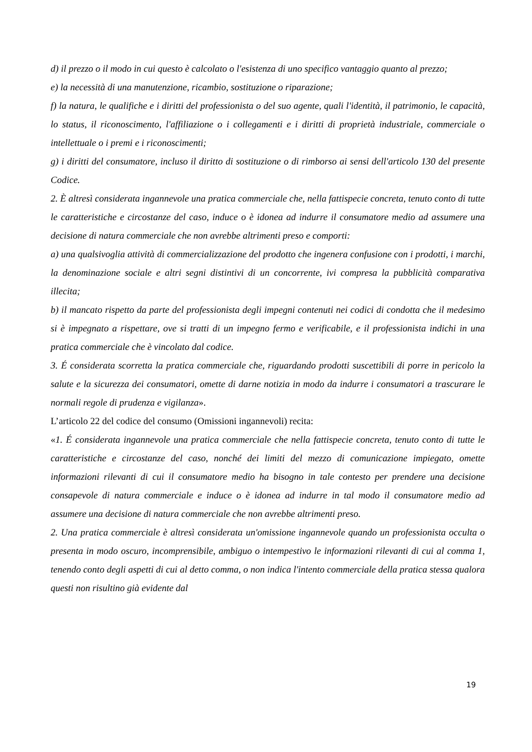d) il prezzo o il modo in cui questo è calcolato o l'esistenza di uno specifico vantaggio quanto al prezzo;
e) la necessità di una manutenzione, ricambio, sostituzione o riparazione;
f) la natura, le qualifiche e i diritti del professionista o del suo agente, quali l'identità, il patrimonio, le capacità, lo status, il riconoscimento, l'affiliazione o i collegamenti e i diritti di proprietà industriale, commerciale o intellettuale o i premi e i riconoscimenti;
g) i diritti del consumatore, incluso il diritto di sostituzione o di rimborso ai sensi dell'articolo 130 del presente Codice.
2. È altresì considerata ingannevole una pratica commerciale che, nella fattispecie concreta, tenuto conto di tutte le caratteristiche e circostanze del caso, induce o è idonea ad indurre il consumatore medio ad assumere una decisione di natura commerciale che non avrebbe altrimenti preso e comporti:
a) una qualsivoglia attività di commercializzazione del prodotto che ingenera confusione con i prodotti, i marchi, la denominazione sociale e altri segni distintivi di un concorrente, ivi compresa la pubblicità comparativa illecita;
b) il mancato rispetto da parte del professionista degli impegni contenuti nei codici di condotta che il medesimo si è impegnato a rispettare, ove si tratti di un impegno fermo e verificabile, e il professionista indichi in una pratica commerciale che è vincolato dal codice.
3. É considerata scorretta la pratica commerciale che, riguardando prodotti suscettibili di porre in pericolo la salute e la sicurezza dei consumatori, omette di darne notizia in modo da indurre i consumatori a trascurare le normali regole di prudenza e vigilanza».
L’articolo 22 del codice del consumo (Omissioni ingannevoli) recita:
«1. É considerata ingannevole una pratica commerciale che nella fattispecie concreta, tenuto conto di tutte le caratteristiche e circostanze del caso, nonché dei limiti del mezzo di comunicazione impiegato, omette informazioni rilevanti di cui il consumatore medio ha bisogno in tale contesto per prendere una decisione consapevole di natura commerciale e induce o è idonea ad indurre in tal modo il consumatore medio ad assumere una decisione di natura commerciale che non avrebbe altrimenti preso.
2. Una pratica commerciale è altresì considerata un'omissione ingannevole quando un professionista occulta o presenta in modo oscuro, incomprensibile, ambiguo o intempestivo le informazioni rilevanti di cui al comma 1, tenendo conto degli aspetti di cui al detto comma, o non indica l'intento commerciale della pratica stessa qualora questi non risultino già evidente dal
19